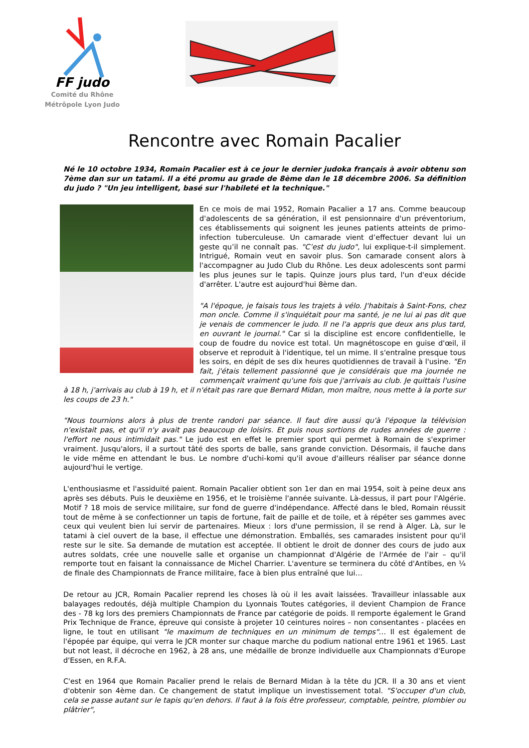FF judo
Comité du Rhône
Métrôpole Lyon Judo
Rencontre avec Romain Pacalier
Né le 10 octobre 1934, Romain Pacalier est à ce jour le dernier judoka français à avoir obtenu son 7ème dan sur un tatami. Il a été promu au grade de 8ème dan le 18 décembre 2006. Sa définition du judo ? "Un jeu intelligent, basé sur l'habileté et la technique."
En ce mois de mai 1952, Romain Pacalier a 17 ans. Comme beaucoup d'adolescents de sa génération, il est pensionnaire d'un préventorium, ces établissements qui soignent les jeunes patients atteints de primo-infection tuberculeuse. Un camarade vient d’effectuer devant lui un geste qu’il ne connaît pas. "C’est du judo", lui explique-t-il simplement. Intrigué, Romain veut en savoir plus. Son camarade consent alors à l'accompagner au Judo Club du Rhône. Les deux adolescents sont parmi les plus jeunes sur le tapis. Quinze jours plus tard, l'un d'eux décide d'arrêter. L'autre est aujourd'hui 8ème dan.
"A l'époque, je faisais tous les trajets à vélo. J'habitais à Saint-Fons, chez mon oncle. Comme il s'inquiétait pour ma santé, je ne lui ai pas dit que je venais de commencer le judo. Il ne l'a appris que deux ans plus tard, en ouvrant le journal." Car si la discipline est encore confidentielle, le coup de foudre du novice est total. Un magnétoscope en guise d'œil, il observe et reproduit à l'identique, tel un mime. Il s'entraîne presque tous les soirs, en dépit de ses dix heures quotidiennes de travail à l'usine. "En fait, j'étais tellement passionné que je considérais que ma journée ne commençait vraiment qu'une fois que j'arrivais au club. Je quittais l'usine à 18 h, j'arrivais au club à 19 h, et il n'était pas rare que Bernard Midan, mon maître, nous mette à la porte sur les coups de 23 h."
"Nous tournions alors à plus de trente randori par séance. Il faut dire aussi qu'à l'époque la télévision n'existait pas, et qu'il n'y avait pas beaucoup de loisirs. Et puis nous sortions de rudes années de guerre : l'effort ne nous intimidait pas." Le judo est en effet le premier sport qui permet à Romain de s'exprimer vraiment. Jusqu'alors, il a surtout tâté des sports de balle, sans grande conviction. Désormais, il fauche dans le vide même en attendant le bus. Le nombre d'uchi-komi qu'il avoue d'ailleurs réaliser par séance donne aujourd'hui le vertige.
L'enthousiasme et l'assiduité paient. Romain Pacalier obtient son 1er dan en mai 1954, soit à peine deux ans après ses débuts. Puis le deuxième en 1956, et le troisième l'année suivante. Là-dessus, il part pour l'Algérie. Motif ? 18 mois de service militaire, sur fond de guerre d'indépendance. Affecté dans le bled, Romain réussit tout de même à se confectionner un tapis de fortune, fait de paille et de toile, et à répéter ses gammes avec ceux qui veulent bien lui servir de partenaires. Mieux : lors d'une permission, il se rend à Alger. Là, sur le tatami à ciel ouvert de la base, il effectue une démonstration. Emballés, ses camarades insistent pour qu'il reste sur le site. Sa demande de mutation est acceptée. Il obtient le droit de donner des cours de judo aux autres soldats, crée une nouvelle salle et organise un championnat d'Algérie de l'Armée de l'air – qu'il remporte tout en faisant la connaissance de Michel Charrier. L'aventure se terminera du côté d'Antibes, en ¼ de finale des Championnats de France militaire, face à bien plus entraîné que lui…
De retour au JCR, Romain Pacalier reprend les choses là où il les avait laissées. Travailleur inlassable aux balayages redoutés, déjà multiple Champion du Lyonnais Toutes catégories, il devient Champion de France des - 78 kg lors des premiers Championnats de France par catégorie de poids. Il remporte également le Grand Prix Technique de France, épreuve qui consiste à projeter 10 ceintures noires – non consentantes - placées en ligne, le tout en utilisant "le maximum de techniques en un minimum de temps"… Il est également de l'épopée par équipe, qui verra le JCR monter sur chaque marche du podium national entre 1961 et 1965. Last but not least, il décroche en 1962, à 28 ans, une médaille de bronze individuelle aux Championnats d'Europe d'Essen, en R.F.A.
C'est en 1964 que Romain Pacalier prend le relais de Bernard Midan à la tête du JCR. Il a 30 ans et vient d'obtenir son 4ème dan. Ce changement de statut implique un investissement total. "S'occuper d'un club, cela se passe autant sur le tapis qu'en dehors. Il faut à la fois être professeur, comptable, peintre, plombier ou plâtrier",